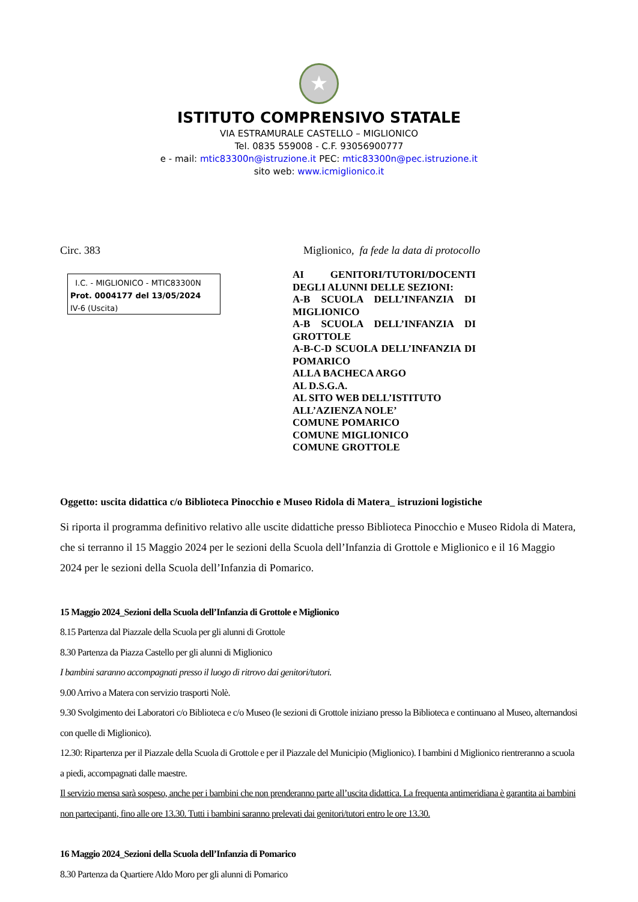★
ISTITUTO COMPRENSIVO STATALE
VIA ESTRAMURALE CASTELLO – MIGLIONICO
Tel. 0835 559008 - C.F. 93056900777
e - mail: mtic83300n@istruzione.it PEC: mtic83300n@pec.istruzione.it
sito web: www.icmiglionico.it
Circ. 383 Miglionico, fa fede la data di protocollo
I.C. - MIGLIONICO - MTIC83300N
Prot. 0004177 del 13/05/2024
IV-6 (Uscita)
AI GENITORI/TUTORI/DOCENTI DEGLI ALUNNI DELLE SEZIONI:
A-B SCUOLA DELL’INFANZIA DI MIGLIONICO
A-B SCUOLA DELL’INFANZIA DI GROTTOLE
A-B-C-D SCUOLA DELL’INFANZIA DI POMARICO
ALLA BACHECA ARGO
AL D.S.G.A.
AL SITO WEB DELL’ISTITUTO
ALL’AZIENZA NOLE’
COMUNE POMARICO
COMUNE MIGLIONICO
COMUNE GROTTOLE
Oggetto: uscita didattica c/o Biblioteca Pinocchio e Museo Ridola di Matera_ istruzioni logistiche
Si riporta il programma definitivo relativo alle uscite didattiche presso Biblioteca Pinocchio e Museo Ridola di Matera, che si terranno il 15 Maggio 2024 per le sezioni della Scuola dell’Infanzia di Grottole e Miglionico e il 16 Maggio 2024 per le sezioni della Scuola dell’Infanzia di Pomarico.
15 Maggio 2024_Sezioni della Scuola dell’Infanzia di Grottole e Miglionico
8.15 Partenza dal Piazzale della Scuola per gli alunni di Grottole
8.30 Partenza da Piazza Castello per gli alunni di Miglionico
I bambini saranno accompagnati presso il luogo di ritrovo dai genitori/tutori.
9.00 Arrivo a Matera con servizio trasporti Nolè.
9.30 Svolgimento dei Laboratori c/o Biblioteca e c/o Museo (le sezioni di Grottole iniziano presso la Biblioteca e continuano al Museo, alternandosi con quelle di Miglionico).
12.30: Ripartenza per il Piazzale della Scuola di Grottole e per il Piazzale del Municipio (Miglionico). I bambini d Miglionico rientreranno a scuola a piedi, accompagnati dalle maestre.
Il servizio mensa sarà sospeso, anche per i bambini che non prenderanno parte all’uscita didattica. La frequenta antimeridiana è garantita ai bambini non partecipanti, fino alle ore 13.30. Tutti i bambini saranno prelevati dai genitori/tutori entro le ore 13.30.
16 Maggio 2024_Sezioni della Scuola dell’Infanzia di Pomarico
8.30 Partenza da Quartiere Aldo Moro per gli alunni di Pomarico